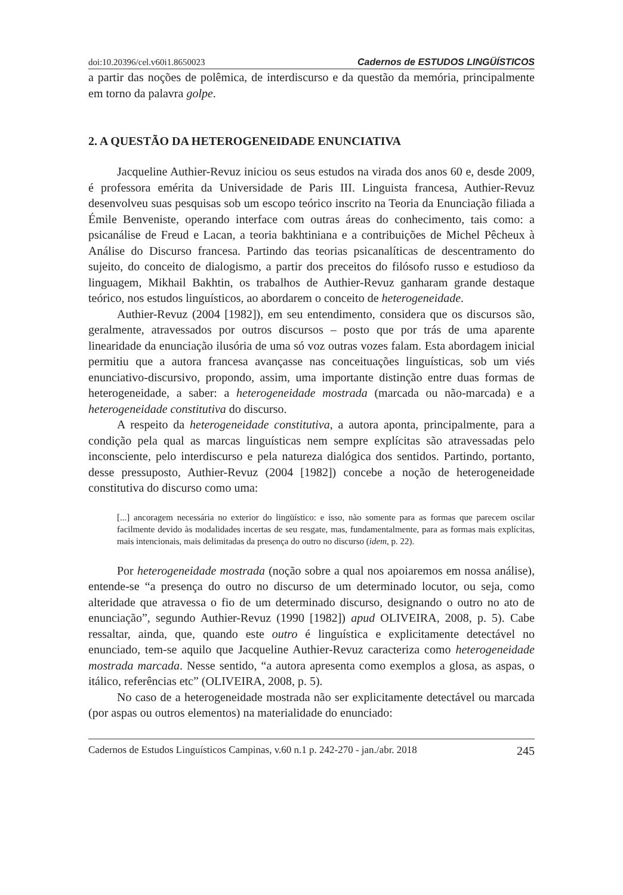doi:10.20396/cel.v60i1.8650023 Cadernos de ESTUDOS LINGÜÍSTICOS
a partir das noções de polêmica, de interdiscurso e da questão da memória, principalmente em torno da palavra golpe.
2. A QUESTÃO DA HETEROGENEIDADE ENUNCIATIVA
Jacqueline Authier-Revuz iniciou os seus estudos na virada dos anos 60 e, desde 2009, é professora emérita da Universidade de Paris III. Linguista francesa, Authier-Revuz desenvolveu suas pesquisas sob um escopo teórico inscrito na Teoria da Enunciação filiada a Émile Benveniste, operando interface com outras áreas do conhecimento, tais como: a psicanálise de Freud e Lacan, a teoria bakhtiniana e a contribuições de Michel Pêcheux à Análise do Discurso francesa. Partindo das teorias psicanalíticas de descentramento do sujeito, do conceito de dialogismo, a partir dos preceitos do filósofo russo e estudioso da linguagem, Mikhail Bakhtin, os trabalhos de Authier-Revuz ganharam grande destaque teórico, nos estudos linguísticos, ao abordarem o conceito de heterogeneidade.
Authier-Revuz (2004 [1982]), em seu entendimento, considera que os discursos são, geralmente, atravessados por outros discursos – posto que por trás de uma aparente linearidade da enunciação ilusória de uma só voz outras vozes falam. Esta abordagem inicial permitiu que a autora francesa avançasse nas conceituações linguísticas, sob um viés enunciativo-discursivo, propondo, assim, uma importante distinção entre duas formas de heterogeneidade, a saber: a heterogeneidade mostrada (marcada ou não-marcada) e a heterogeneidade constitutiva do discurso.
A respeito da heterogeneidade constitutiva, a autora aponta, principalmente, para a condição pela qual as marcas linguísticas nem sempre explícitas são atravessadas pelo inconsciente, pelo interdiscurso e pela natureza dialógica dos sentidos. Partindo, portanto, desse pressuposto, Authier-Revuz (2004 [1982]) concebe a noção de heterogeneidade constitutiva do discurso como uma:
[...] ancoragem necessária no exterior do lingüístico: e isso, não somente para as formas que parecem oscilar facilmente devido às modalidades incertas de seu resgate, mas, fundamentalmente, para as formas mais explícitas, mais intencionais, mais delimitadas da presença do outro no discurso (idem, p. 22).
Por heterogeneidade mostrada (noção sobre a qual nos apoiaremos em nossa análise), entende-se “a presença do outro no discurso de um determinado locutor, ou seja, como alteridade que atravessa o fio de um determinado discurso, designando o outro no ato de enunciação”, segundo Authier-Revuz (1990 [1982]) apud OLIVEIRA, 2008, p. 5). Cabe ressaltar, ainda, que, quando este outro é linguística e explicitamente detectável no enunciado, tem-se aquilo que Jacqueline Authier-Revuz caracteriza como heterogeneidade mostrada marcada. Nesse sentido, “a autora apresenta como exemplos a glosa, as aspas, o itálico, referências etc” (OLIVEIRA, 2008, p. 5).
No caso de a heterogeneidade mostrada não ser explicitamente detectável ou marcada (por aspas ou outros elementos) na materialidade do enunciado:
Cadernos de Estudos Linguísticos Campinas, v.60 n.1 p. 242-270 - jan./abr. 2018 245